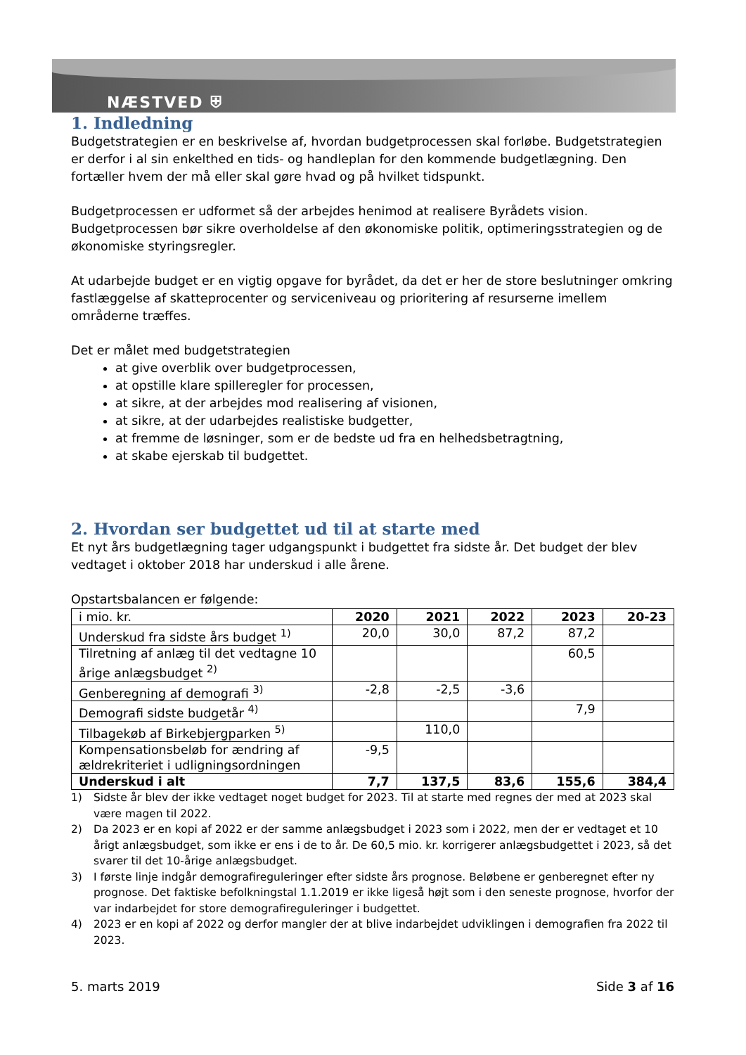NÆSTVED ⛨
1. Indledning
Budgetstrategien er en beskrivelse af, hvordan budgetprocessen skal forløbe. Budgetstrategien er derfor i al sin enkelthed en tids- og handleplan for den kommende budgetlægning. Den fortæller hvem der må eller skal gøre hvad og på hvilket tidspunkt.
Budgetprocessen er udformet så der arbejdes henimod at realisere Byrådets vision. Budgetprocessen bør sikre overholdelse af den økonomiske politik, optimeringsstrategien og de økonomiske styringsregler.
At udarbejde budget er en vigtig opgave for byrådet, da det er her de store beslutninger omkring fastlæggelse af skatteprocenter og serviceniveau og prioritering af resurserne imellem områderne træffes.
Det er målet med budgetstrategien
at give overblik over budgetprocessen,
at opstille klare spilleregler for processen,
at sikre, at der arbejdes mod realisering af visionen,
at sikre, at der udarbejdes realistiske budgetter,
at fremme de løsninger, som er de bedste ud fra en helhedsbetragtning,
at skabe ejerskab til budgettet.
2. Hvordan ser budgettet ud til at starte med
Et nyt års budgetlægning tager udgangspunkt i budgettet fra sidste år. Det budget der blev vedtaget i oktober 2018 har underskud i alle årene.
Opstartsbalancen er følgende:
| i mio. kr. | 2020 | 2021 | 2022 | 2023 | 20-23 |
| Underskud fra sidste års budget <sup>1)</sup> | 20,0 | 30,0 | 87,2 | 87,2 | |
| Tilretning af anlæg til det vedtagne 10 årige anlægsbudget <sup>2)</sup> | | | | 60,5 | |
| Genberegning af demografi <sup>3)</sup> | -2,8 | -2,5 | -3,6 | | |
| Demografi sidste budgetår <sup>4)</sup> | | | | 7,9 | |
| Tilbagekøb af Birkebjergparken <sup>5)</sup> | | 110,0 | | | |
| Kompensationsbeløb for ændring af ældrekriteriet i udligningsordningen | -9,5 | | | | |
| Underskud i alt | 7,7 | 137,5 | 83,6 | 155,6 | 384,4 |
1) Sidste år blev der ikke vedtaget noget budget for 2023. Til at starte med regnes der med at 2023 skal være magen til 2022.
2) Da 2023 er en kopi af 2022 er der samme anlægsbudget i 2023 som i 2022, men der er vedtaget et 10 årigt anlægsbudget, som ikke er ens i de to år. De 60,5 mio. kr. korrigerer anlægsbudgettet i 2023, så det svarer til det 10-årige anlægsbudget.
3) I første linje indgår demografireguleringer efter sidste års prognose. Beløbene er genberegnet efter ny prognose. Det faktiske befolkningstal 1.1.2019 er ikke ligeså højt som i den seneste prognose, hvorfor der var indarbejdet for store demografireguleringer i budgettet.
4) 2023 er en kopi af 2022 og derfor mangler der at blive indarbejdet udviklingen i demografien fra 2022 til 2023.
5. marts 2019 Side 3 af 16